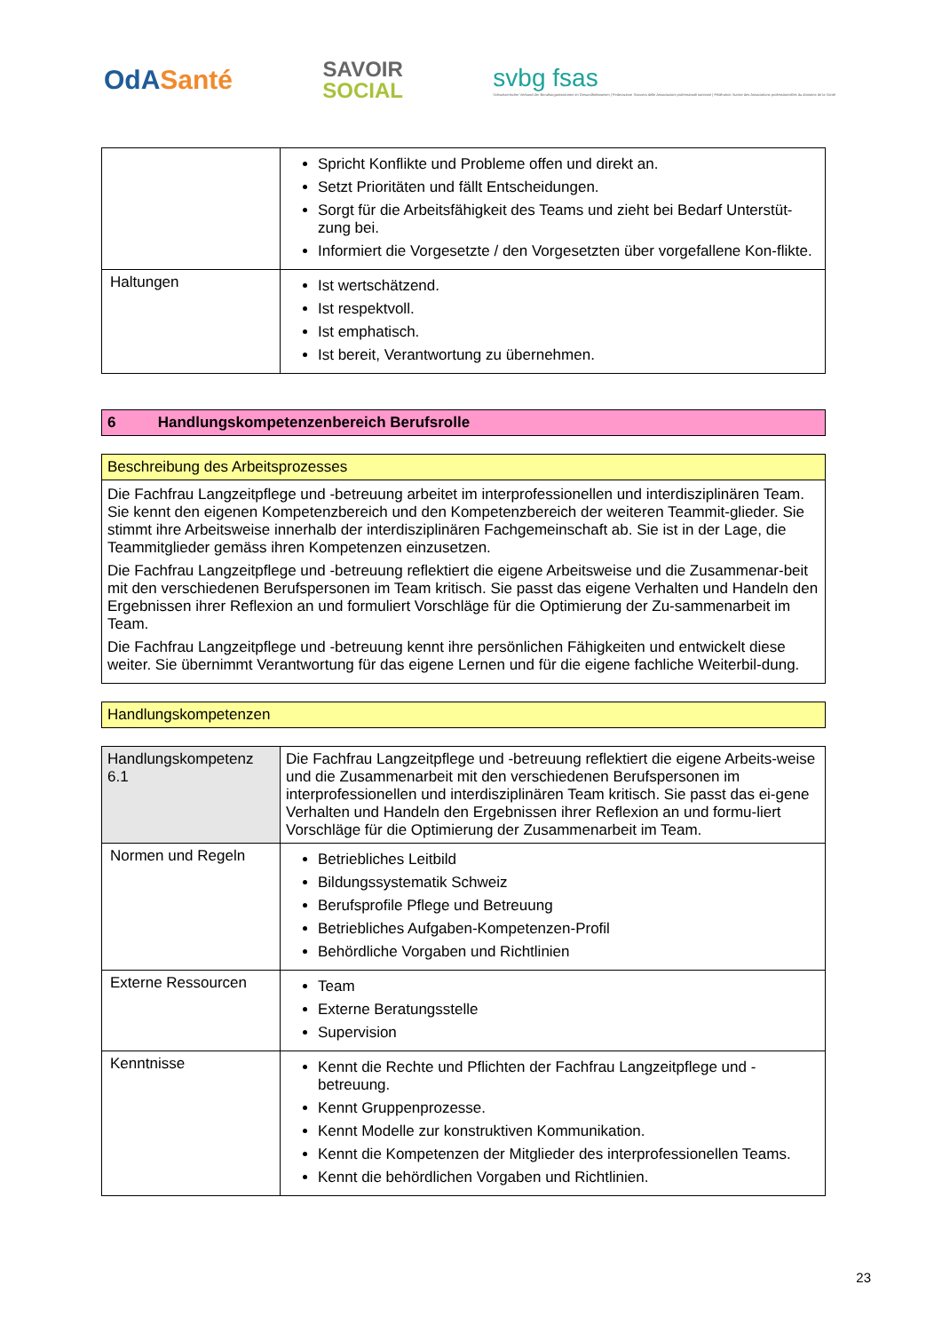OdASanté
SAVOIR
SOCIAL
svbg fsas
Schweizerischer Verband der Berufsorganisationen im Gesundheitswesen | Federazione Svizzera delle Associazioni professionali sanitarie | Fédération Suisse des Associations professionnelles du domaine de la Santé
| | Spricht Konflikte und Probleme offen und direkt an. Setzt Prioritäten und fällt Entscheidungen. Sorgt für die Arbeitsfähigkeit des Teams und zieht bei Bedarf Unterstüt-zung bei. Informiert die Vorgesetzte / den Vorgesetzten über vorgefallene Kon-flikte. |
| Haltungen | Ist wertschätzend. Ist respektvoll. Ist emphatisch. Ist bereit, Verantwortung zu übernehmen. |
| 6 Handlungskompetenzenbereich Berufsrolle |
| Beschreibung des Arbeitsprozesses |
| Die Fachfrau Langzeitpflege und -betreuung arbeitet im interprofessionellen und interdisziplinären Team. Sie kennt den eigenen Kompetenzbereich und den Kompetenzbereich der weiteren Teammit-glieder. Sie stimmt ihre Arbeitsweise innerhalb der interdisziplinären Fachgemeinschaft ab. Sie ist in der Lage, die Teammitglieder gemäss ihren Kompetenzen einzusetzen. Die Fachfrau Langzeitpflege und -betreuung reflektiert die eigene Arbeitsweise und die Zusammenar-beit mit den verschiedenen Berufspersonen im Team kritisch. Sie passt das eigene Verhalten und Handeln den Ergebnissen ihrer Reflexion an und formuliert Vorschläge für die Optimierung der Zu-sammenarbeit im Team. Die Fachfrau Langzeitpflege und -betreuung kennt ihre persönlichen Fähigkeiten und entwickelt diese weiter. Sie übernimmt Verantwortung für das eigene Lernen und für die eigene fachliche Weiterbil-dung. |
| Handlungskompetenzen |
| Handlungskompetenz 6.1 | Die Fachfrau Langzeitpflege und -betreuung reflektiert die eigene Arbeits-weise und die Zusammenarbeit mit den verschiedenen Berufspersonen im interprofessionellen und interdisziplinären Team kritisch. Sie passt das ei-gene Verhalten und Handeln den Ergebnissen ihrer Reflexion an und formu-liert Vorschläge für die Optimierung der Zusammenarbeit im Team. |
| Normen und Regeln | Betriebliches Leitbild Bildungssystematik Schweiz Berufsprofile Pflege und Betreuung Betriebliches Aufgaben-Kompetenzen-Profil Behördliche Vorgaben und Richtlinien |
| Externe Ressourcen | Team Externe Beratungsstelle Supervision |
| Kenntnisse | Kennt die Rechte und Pflichten der Fachfrau Langzeitpflege und -betreuung. Kennt Gruppenprozesse. Kennt Modelle zur konstruktiven Kommunikation. Kennt die Kompetenzen der Mitglieder des interprofessionellen Teams. Kennt die behördlichen Vorgaben und Richtlinien. |
23